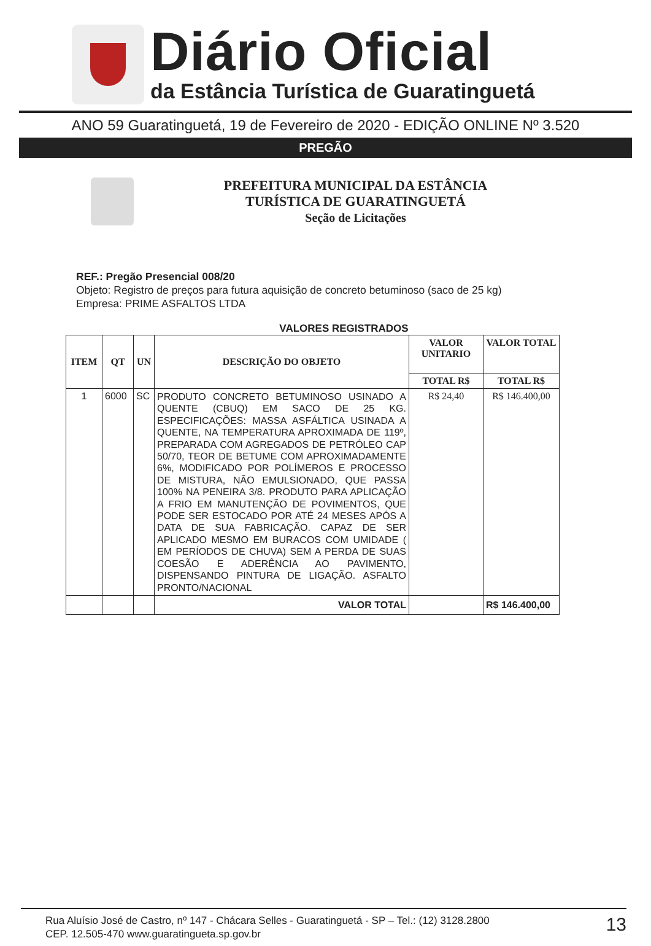Diário Oficial
da Estância Turística de Guaratinguetá
ANO 59 Guaratinguetá, 19 de Fevereiro de 2020 - EDIÇÃO ONLINE Nº 3.520
PREGÃO
PREFEITURA MUNICIPAL DA ESTÂNCIA
TURÍSTICA DE GUARATINGUETÁ
Seção de Licitações
REF.: Pregão Presencial 008/20
Objeto: Registro de preços para futura aquisição de concreto betuminoso (saco de 25 kg)
Empresa: PRIME ASFALTOS LTDA
VALORES REGISTRADOS
| ITEM | QT | UN | DESCRIÇÃO DO OBJETO | VALOR UNITARIO | VALOR TOTAL |
| --- | --- | --- | --- | --- | --- |
| | | | | TOTAL R$ | TOTAL R$ |
| 1 | 6000 | SC | PRODUTO CONCRETO BETUMINOSO USINADO A QUENTE (CBUQ) EM SACO DE 25 KG. ESPECIFICAÇÕES: MASSA ASFÁLTICA USINADA A QUENTE, NA TEMPERATURA APROXIMADA DE 119º, PREPARADA COM AGREGADOS DE PETRÓLEO CAP 50/70, TEOR DE BETUME COM APROXIMADAMENTE 6%, MODIFICADO POR POLÍMEROS E PROCESSO DE MISTURA, NÃO EMULSIONADO, QUE PASSA 100% NA PENEIRA 3/8. PRODUTO PARA APLICAÇÃO A FRIO EM MANUTENÇÃO DE POVIMENTOS, QUE PODE SER ESTOCADO POR ATÉ 24 MESES APÓS A DATA DE SUA FABRICAÇÃO. CAPAZ DE SER APLICADO MESMO EM BURACOS COM UMIDADE ( EM PERÍODOS DE CHUVA) SEM A PERDA DE SUAS COESÃO E ADERÊNCIA AO PAVIMENTO, DISPENSANDO PINTURA DE LIGAÇÃO. ASFALTO PRONTO/NACIONAL | R$ 24,40 | R$ 146.400,00 |
| | | | VALOR TOTAL | | R$ 146.400,00 |
Rua Aluísio José de Castro, nº 147 - Chácara Selles - Guaratinguetá - SP – Tel.: (12) 3128.2800
CEP. 12.505-470 www.guaratingueta.sp.gov.br
13